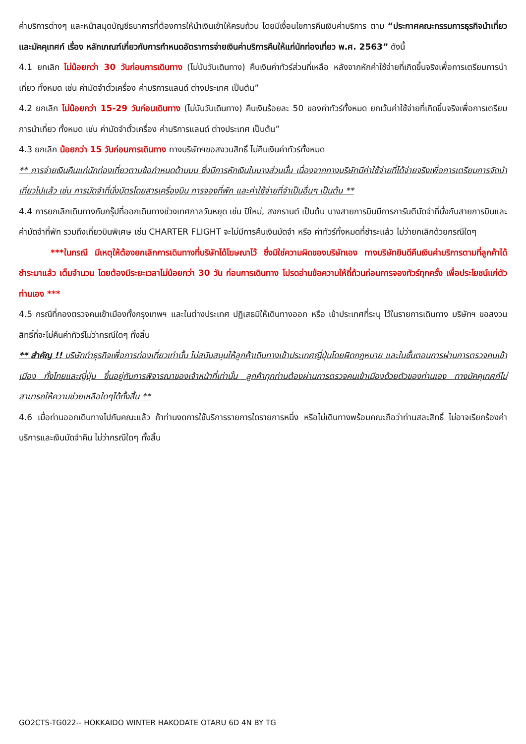ค่าบริการต่างๆ และหน้าสมุดบัญชีธนาคารที่ต้องการให้นำเงินเข้าให้ครบถ้วน โดยมีเงื่อนไขการคืนเงินค่าบริการ ตาม “ประกาศคณะกรรมการธุรกิจนำเที่ยวและมัคคุเทศก์ เรื่อง หลักเกณฑ์เกี่ยวกับการกำหนดอัตราการจ่ายเงินค่าบริการคืนให้แก่นักท่องเที่ยว พ.ศ. 2563” ดังนี้
4.1 ยกเลิก ไม่น้อยกว่า 30 วันก่อนการเดินทาง (ไม่นับวันเดินทาง) คืนเงินค่าทัวร์ส่วนที่เหลือ หลังจากหักค่าใช้จ่ายที่เกิดขึ้นจริงเพื่อการเตรียมการนำเที่ยว ทั้งหมด เช่น ค่ามัดจำตั๋วเครื่อง ค่าบริการแลนด์ ต่างประเทศ เป็นต้น”
4.2 ยกเลิก ไม่น้อยกว่า 15-29 วันก่อนเดินทาง (ไม่นับวันเดินทาง) คืนเงินร้อยละ 50 ของค่าทัวร์ทั้งหมด ยกเว้นค่าใช้จ่ายที่เกิดขึ้นจริงเพื่อการเตรียมการนำเที่ยว ทั้งหมด เช่น ค่ามัดจำตั๋วเครื่อง ค่าบริการแลนด์ ต่างประเทศ เป็นต้น”
4.3 ยกเลิก น้อยกว่า 15 วันก่อนการเดินทาง ทางบริษัทฯขอสงวนสิทธิ์ ไม่คืนเงินค่าทัวร์ทั้งหมด
** การจ่ายเงินคืนแก่นักท่องเที่ยวตามข้อกำหนดด้านบน ซึ่งมีการหักเงินในบางส่วนนั้น เนื่องจากทางบริษัทมีค่าใช้จ่ายที่ได้จ่ายจริงเพื่อการเตรียมการจัดนำเที่ยวไปแล้ว เช่น การมัดจำที่นั่งบัตรโดยสารเครื่องบิน การจองที่พัก และค่าใช้จ่ายที่จำเป็นอื่นๆ เป็นต้น **
4.4 การยกเลิกเดินทางกับกรุ๊ปที่ออกเดินทางช่วงเทศกาลวันหยุด เช่น ปีใหม่, สงกรานต์ เป็นต้น บางสายการบินมีการการันตีมัดจำที่นั่งกับสายการบินและค่ามัดจำที่พัก รวมถึงเที่ยวบินพิเศษ เช่น CHARTER FLIGHT จะไม่มีการคืนเงินมัดจำ หรือ ค่าทัวร์ทั้งหมดที่ชำระแล้ว ไม่ว่ายกเลิกด้วยกรณีใดๆ
***ในกรณี มีเหตุให้ต้องยกเลิกการเดินทางที่บริษัทได้โฆษณาไว้ ซึ่งมิใช่ความผิดของบริษัทเอง ทางบริษัทยินดีคืนเงินค่าบริการตามที่ลูกค้าได้ชำระมาแล้ว เต็มจำนวน โดยต้องมีระยะเวลาไม่น้อยกว่า 30 วัน ก่อนการเดินทาง โปรดอ่านข้อความให้ถี่ถ้วนก่อนการจองทัวร์ทุกครั้ง เพื่อประโยชน์แก่ตัวท่านเอง ***
4.5 กรณีที่กองตรวจคนเข้าเมืองทั้งกรุงเทพฯ และในต่างประเทศ ปฏิเสธมิให้เดินทางออก หรือ เข้าประเทศที่ระบุ ไว้ในรายการเดินทาง บริษัทฯ ขอสงวนสิทธิ์ที่จะไม่คืนค่าทัวร์ไม่ว่ากรณีใดๆ ทั้งสิ้น
** สำคัญ !! บริษัททำธุรกิจเพื่อการท่องเที่ยวเท่านั้น ไม่สนับสนุนให้ลูกค้าเดินทางเข้าประเทศญี่ปุ่นโดยผิดกฎหมาย และในขั้นตอนการผ่านการตรวจคนเข้าเมือง ทั้งไทยและญี่ปุ่น ขึ้นอยู่กับการพิจารณาของเจ้าหน้าที่เท่านั้น ลูกค้าทุกท่านต้องผ่านการตรวจคนเข้าเมืองด้วยตัวของท่านเอง ทางมัคคุเทศก์ไม่สามารถให้ความช่วยเหลือใดๆได้ทั้งสิ้น **
4.6 เมื่อท่านออกเดินทางไปกับคณะแล้ว ถ้าท่านงดการใช้บริการรายการใดรายการหนึ่ง หรือไม่เดินทางพร้อมคณะถือว่าท่านสละสิทธิ์ ไม่อาจเรียกร้องค่าบริการและเงินมัดจำคืน ไม่ว่ากรณีใดๆ ทั้งสิ้น
GO2CTS-TG022-- HOKKAIDO WINTER HAKODATE OTARU 6D 4N BY TG